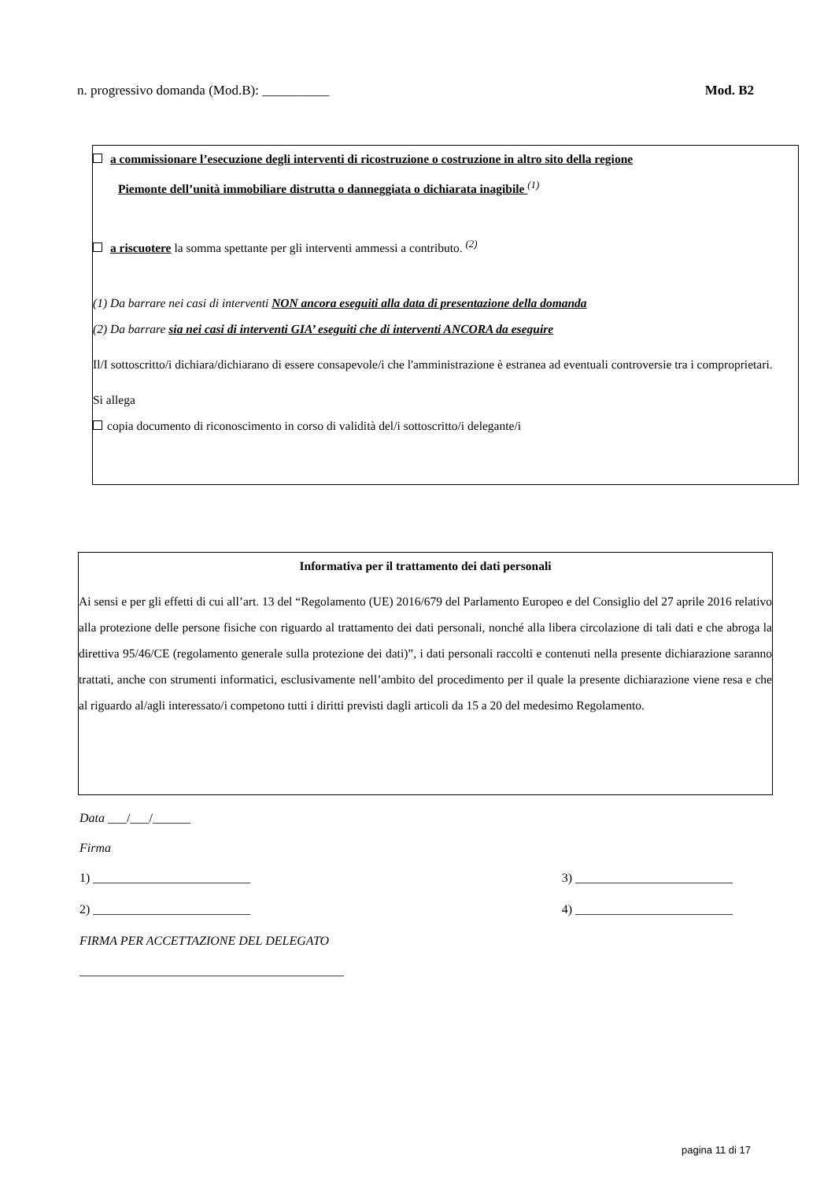n. progressivo domanda (Mod.B): __________ Mod. B2
a commissionare l’esecuzione degli interventi di ricostruzione o costruzione in altro sito della regione
Piemonte dell’unità immobiliare distrutta o danneggiata o dichiarata inagibile <sup>(1)</sup>
a riscuotere la somma spettante per gli interventi ammessi a contributo. <sup>(2)</sup>
(1) Da barrare nei casi di interventi NON ancora eseguiti alla data di presentazione della domanda
(2) Da barrare sia nei casi di interventi GIA’ eseguiti che di interventi ANCORA da eseguire
Il/I sottoscritto/i dichiara/dichiarano di essere consapevole/i che l'amministrazione è estranea ad eventuali controversie tra i comproprietari.
Si allega
copia documento di riconoscimento in corso di validità del/i sottoscritto/i delegante/i
Informativa per il trattamento dei dati personali
Ai sensi e per gli effetti di cui all’art. 13 del “Regolamento (UE) 2016/679 del Parlamento Europeo e del Consiglio del 27 aprile 2016 relativo alla protezione delle persone fisiche con riguardo al trattamento dei dati personali, nonché alla libera circolazione di tali dati e che abroga la direttiva 95/46/CE (regolamento generale sulla protezione dei dati)”, i dati personali raccolti e contenuti nella presente dichiarazione saranno trattati, anche con strumenti informatici, esclusivamente nell’ambito del procedimento per il quale la presente dichiarazione viene resa e che al riguardo al/agli interessato/i competono tutti i diritti previsti dagli articoli da 15 a 20 del medesimo Regolamento.
Data ___/___/______
Firma
1) _________________________ 3) _________________________
2) _________________________ 4) _________________________
FIRMA PER ACCETTAZIONE DEL DELEGATO
__________________________________________
pagina 11 di 17